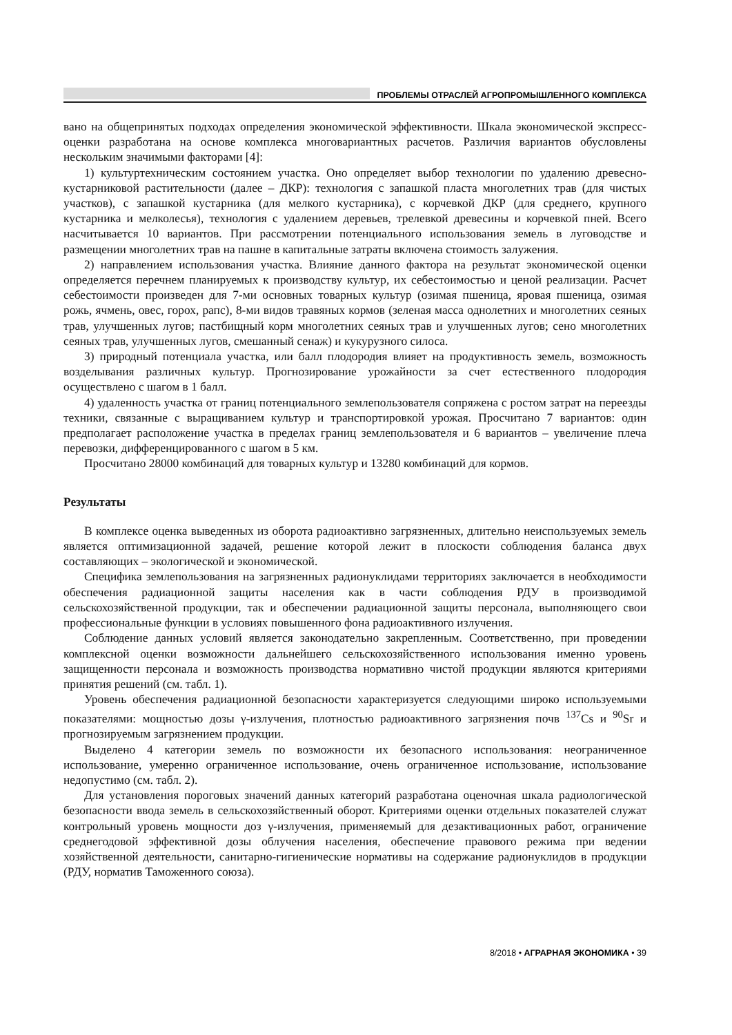ПРОБЛЕМЫ ОТРАСЛЕЙ АГРОПРОМЫШЛЕННОГО КОМПЛЕКСА
вано на общепринятых подходах определения экономической эффективности. Шкала экономической экспресс-оценки разработана на основе комплекса многовариантных расчетов. Различия вариантов обусловлены нескольким значимыми факторами [4]:
1) культуртехническим состоянием участка. Оно определяет выбор технологии по удалению древесно-кустарниковой растительности (далее – ДКР): технология с запашкой пласта многолетних трав (для чистых участков), с запашкой кустарника (для мелкого кустарника), с корчевкой ДКР (для среднего, крупного кустарника и мелколесья), технология с удалением деревьев, трелевкой древесины и корчевкой пней. Всего насчитывается 10 вариантов. При рассмотрении потенциального использования земель в луговодстве и размещении многолетних трав на пашне в капитальные затраты включена стоимость залужения.
2) направлением использования участка. Влияние данного фактора на результат экономической оценки определяется перечнем планируемых к производству культур, их себестоимостью и ценой реализации. Расчет себестоимости произведен для 7-ми основных товарных культур (озимая пшеница, яровая пшеница, озимая рожь, ячмень, овес, горох, рапс), 8-ми видов травяных кормов (зеленая масса однолетних и многолетних сеяных трав, улучшенных лугов; пастбищный корм многолетних сеяных трав и улучшенных лугов; сено многолетних сеяных трав, улучшенных лугов, смешанный сенаж) и кукурузного силоса.
3) природный потенциала участка, или балл плодородия влияет на продуктивность земель, возможность возделывания различных культур. Прогнозирование урожайности за счет естественного плодородия осуществлено с шагом в 1 балл.
4) удаленность участка от границ потенциального землепользователя сопряжена с ростом затрат на переезды техники, связанные с выращиванием культур и транспортировкой урожая. Просчитано 7 вариантов: один предполагает расположение участка в пределах границ землепользователя и 6 вариантов – увеличение плеча перевозки, дифференцированного с шагом в 5 км.
Просчитано 28000 комбинаций для товарных культур и 13280 комбинаций для кормов.
Результаты
В комплексе оценка выведенных из оборота радиоактивно загрязненных, длительно неиспользуемых земель является оптимизационной задачей, решение которой лежит в плоскости соблюдения баланса двух составляющих – экологической и экономической.
Специфика землепользования на загрязненных радионуклидами территориях заключается в необходимости обеспечения радиационной защиты населения как в части соблюдения РДУ в производимой сельскохозяйственной продукции, так и обеспечении радиационной защиты персонала, выполняющего свои профессиональные функции в условиях повышенного фона радиоактивного излучения.
Соблюдение данных условий является законодательно закрепленным. Соответственно, при проведении комплексной оценки возможности дальнейшего сельскохозяйственного использования именно уровень защищенности персонала и возможность производства нормативно чистой продукции являются критериями принятия решений (см. табл. 1).
Уровень обеспечения радиационной безопасности характеризуется следующими широко используемыми показателями: мощностью дозы γ-излучения, плотностью радиоактивного загрязнения почв <sup>137</sup>Cs и <sup>90</sup>Sr и прогнозируемым загрязнением продукции.
Выделено 4 категории земель по возможности их безопасного использования: неограниченное использование, умеренно ограниченное использование, очень ограниченное использование, использование недопустимо (см. табл. 2).
Для установления пороговых значений данных категорий разработана оценочная шкала радиологической безопасности ввода земель в сельскохозяйственный оборот. Критериями оценки отдельных показателей служат контрольный уровень мощности доз γ-излучения, применяемый для дезактивационных работ, ограничение среднегодовой эффективной дозы облучения населения, обеспечение правового режима при ведении хозяйственной деятельности, санитарно-гигиенические нормативы на содержание радионуклидов в продукции (РДУ, норматив Таможенного союза).
8/2018 • АГРАРНАЯ ЭКОНОМИКА • 39